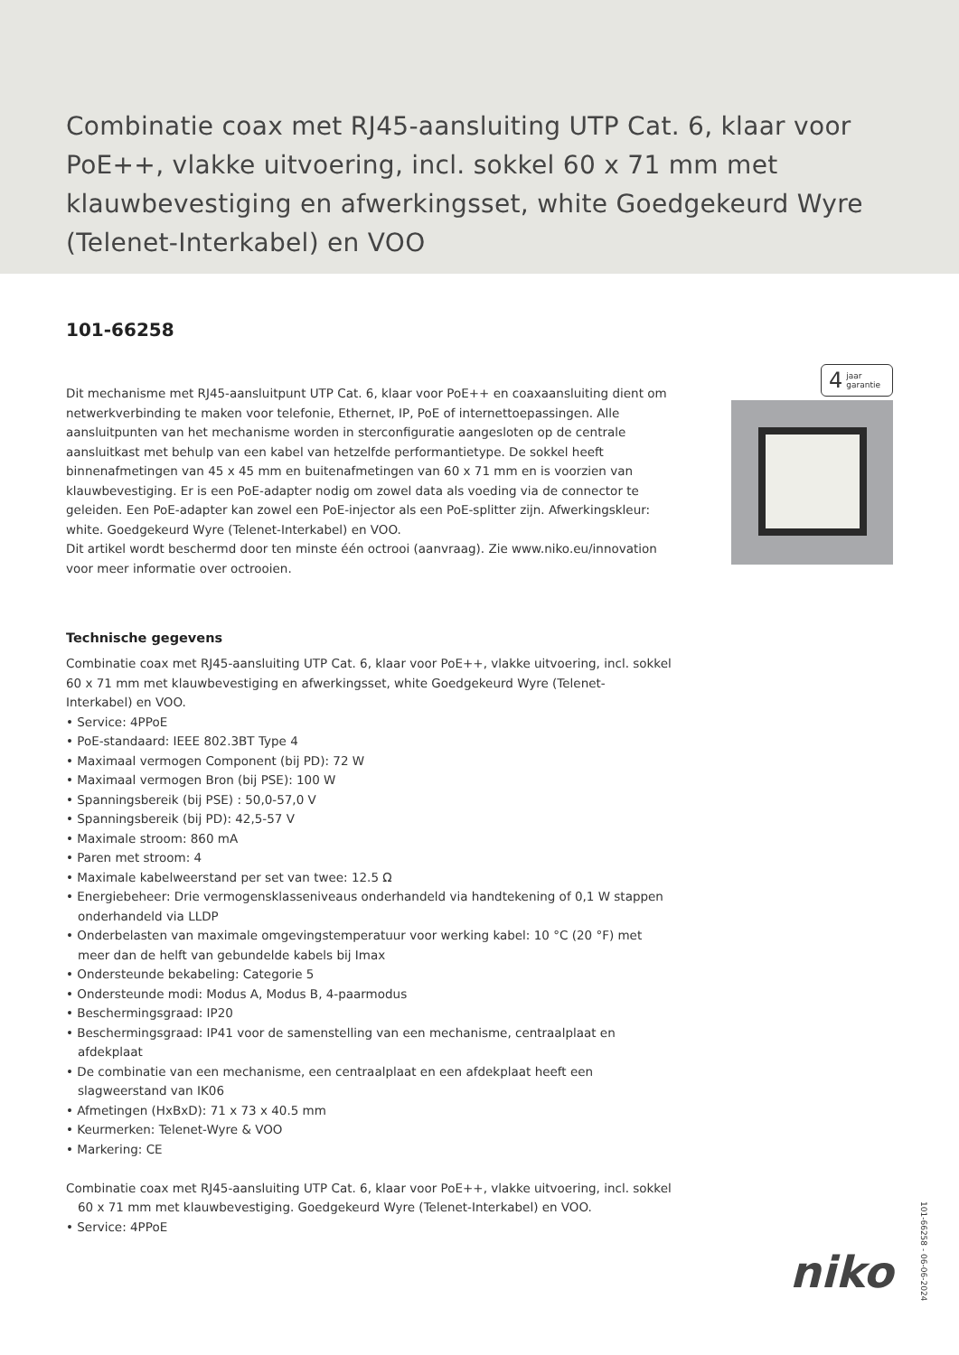Combinatie coax met RJ45-aansluiting UTP Cat. 6, klaar voor PoE++, vlakke uitvoering, incl. sokkel 60 x 71 mm met klauwbevestiging en afwerkingsset, white Goedgekeurd Wyre (Telenet-Interkabel) en VOO
101-66258
4 jaar
garantie
Dit mechanisme met RJ45-aansluitpunt UTP Cat. 6, klaar voor PoE++ en coaxaansluiting dient om netwerkverbinding te maken voor telefonie, Ethernet, IP, PoE of internettoepassingen. Alle aansluitpunten van het mechanisme worden in sterconfiguratie aangesloten op de centrale aansluitkast met behulp van een kabel van hetzelfde performantietype. De sokkel heeft binnenafmetingen van 45 x 45 mm en buitenafmetingen van 60 x 71 mm en is voorzien van klauwbevestiging. Er is een PoE-adapter nodig om zowel data als voeding via de connector te geleiden. Een PoE-adapter kan zowel een PoE-injector als een PoE-splitter zijn. Afwerkingskleur: white. Goedgekeurd Wyre (Telenet-Interkabel) en VOO.
Dit artikel wordt beschermd door ten minste één octrooi (aanvraag). Zie www.niko.eu/innovation voor meer informatie over octrooien.
Technische gegevens
Combinatie coax met RJ45-aansluiting UTP Cat. 6, klaar voor PoE++, vlakke uitvoering, incl. sokkel 60 x 71 mm met klauwbevestiging en afwerkingsset, white Goedgekeurd Wyre (Telenet-Interkabel) en VOO.
• Service: 4PPoE
• PoE-standaard: IEEE 802.3BT Type 4
• Maximaal vermogen Component (bij PD): 72 W
• Maximaal vermogen Bron (bij PSE): 100 W
• Spanningsbereik (bij PSE) : 50,0-57,0 V
• Spanningsbereik (bij PD): 42,5-57 V
• Maximale stroom: 860 mA
• Paren met stroom: 4
• Maximale kabelweerstand per set van twee: 12.5 Ω
• Energiebeheer: Drie vermogensklasseniveaus onderhandeld via handtekening of 0,1 W stappen onderhandeld via LLDP
• Onderbelasten van maximale omgevingstemperatuur voor werking kabel: 10 °C (20 °F) met meer dan de helft van gebundelde kabels bij Imax
• Ondersteunde bekabeling: Categorie 5
• Ondersteunde modi: Modus A, Modus B, 4-paarmodus
• Beschermingsgraad: IP20
• Beschermingsgraad: IP41 voor de samenstelling van een mechanisme, centraalplaat en afdekplaat
• De combinatie van een mechanisme, een centraalplaat en een afdekplaat heeft een slagweerstand van IK06
• Afmetingen (HxBxD): 71 x 73 x 40.5 mm
• Keurmerken: Telenet-Wyre & VOO
• Markering: CE
Combinatie coax met RJ45-aansluiting UTP Cat. 6, klaar voor PoE++, vlakke uitvoering, incl. sokkel 60 x 71 mm met klauwbevestiging. Goedgekeurd Wyre (Telenet-Interkabel) en VOO.
• Service: 4PPoE
101-66258 - 06-06-2024
niko